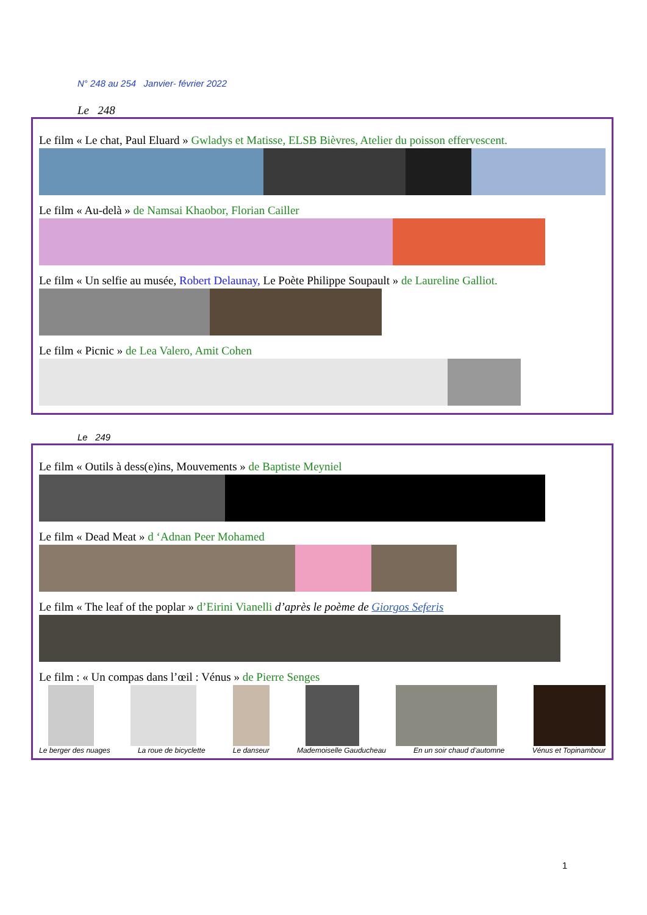N° 248 au 254 Janvier- février 2022
Le 248
Le film « Le chat, Paul Eluard » Gwladys et Matisse, ELSB Bièvres, Atelier du poisson effervescent.
Le film « Au-delà » de Namsai Khaobor, Florian Cailler
Le film « Un selfie au musée, Robert Delaunay, Le Poète Philippe Soupault » de Laureline Galliot.
Le film « Picnic » de Lea Valero, Amit Cohen
Le 249
Le film « Outils à dess(e)ins, Mouvements » de Baptiste Meyniel
Le film « Dead Meat » d ‘Adnan Peer Mohamed
Le film « The leaf of the poplar » d’Eirini Vianelli d’après le poème de Giorgos Seferis
Le film : « Un compas dans l’œil : Vénus » de Pierre Senges
Le berger des nuages La roue de bicyclette Le danseur Mademoiselle Gauducheau En un soir chaud d’automne Vénus et Topinambour
1